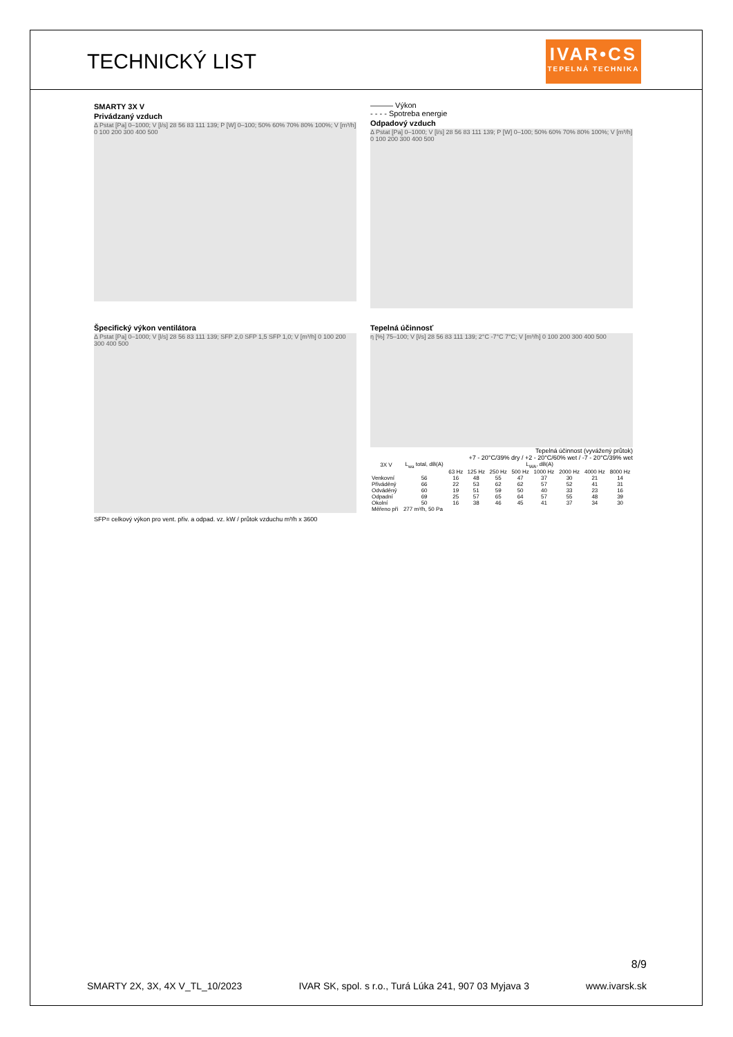TECHNICKÝ LIST
IVAR•CS
TEPELNÁ TECHNIKA
SMARTY 3X V
Privádzaný vzduch
Δ Pstat [Pa] 0–1000; V [l/s] 28 56 83 111 139; P [W] 0–100; 50% 60% 70% 80% 100%; V [m³/h] 0 100 200 300 400 500
——— Výkon
- - - - Spotreba energie
Odpadový vzduch
Δ Pstat [Pa] 0–1000; V [l/s] 28 56 83 111 139; P [W] 0–100; 50% 60% 70% 80% 100%; V [m³/h] 0 100 200 300 400 500
Špecifický výkon ventilátora
Δ Pstat [Pa] 0–1000; V [l/s] 28 56 83 111 139; SFP 2,0 SFP 1,5 SFP 1,0; V [m³/h] 0 100 200 300 400 500
SFP= celkový výkon pro vent. přiv. a odpad. vz. kW / průtok vzduchu m³/h x 3600
Tepelná účinnosť
η [%] 75–100; V [l/s] 28 56 83 111 139; 2°C -7°C 7°C; V [m³/h] 0 100 200 300 400 500
Tepelná účinnost (vyvážený průtok)
+7 - 20°C/39% dry / +2 - 20°C/60% wet / -7 - 20°C/39% wet
| 3X V | L<sub>wa</sub> total, dB(A) | L<sub>WA</sub>, dB(A) | | | | | | | |
| --- | --- | --- | --- | --- | --- | --- | --- | --- | --- |
| | | 63 Hz | 125 Hz | 250 Hz | 500 Hz | 1000 Hz | 2000 Hz | 4000 Hz | 8000 Hz |
| Venkovní | 56 | 16 | 48 | 55 | 47 | 37 | 30 | 21 | 14 |
| Přiváděný | 66 | 22 | 53 | 62 | 62 | 57 | 52 | 41 | 31 |
| Odváděný | 60 | 19 | 51 | 59 | 50 | 40 | 33 | 23 | 16 |
| Odpadní | 69 | 25 | 57 | 65 | 64 | 57 | 55 | 48 | 39 |
| Okolní | 50 | 16 | 38 | 46 | 45 | 41 | 37 | 34 | 30 |
| Měřeno při | 277 m³/h, 50 Pa | | | | | | | | |
8/9
SMARTY 2X, 3X, 4X V_TL_10/2023 IVAR SK, spol. s r.o., Turá Lúka 241, 907 03 Myjava 3 www.ivarsk.sk